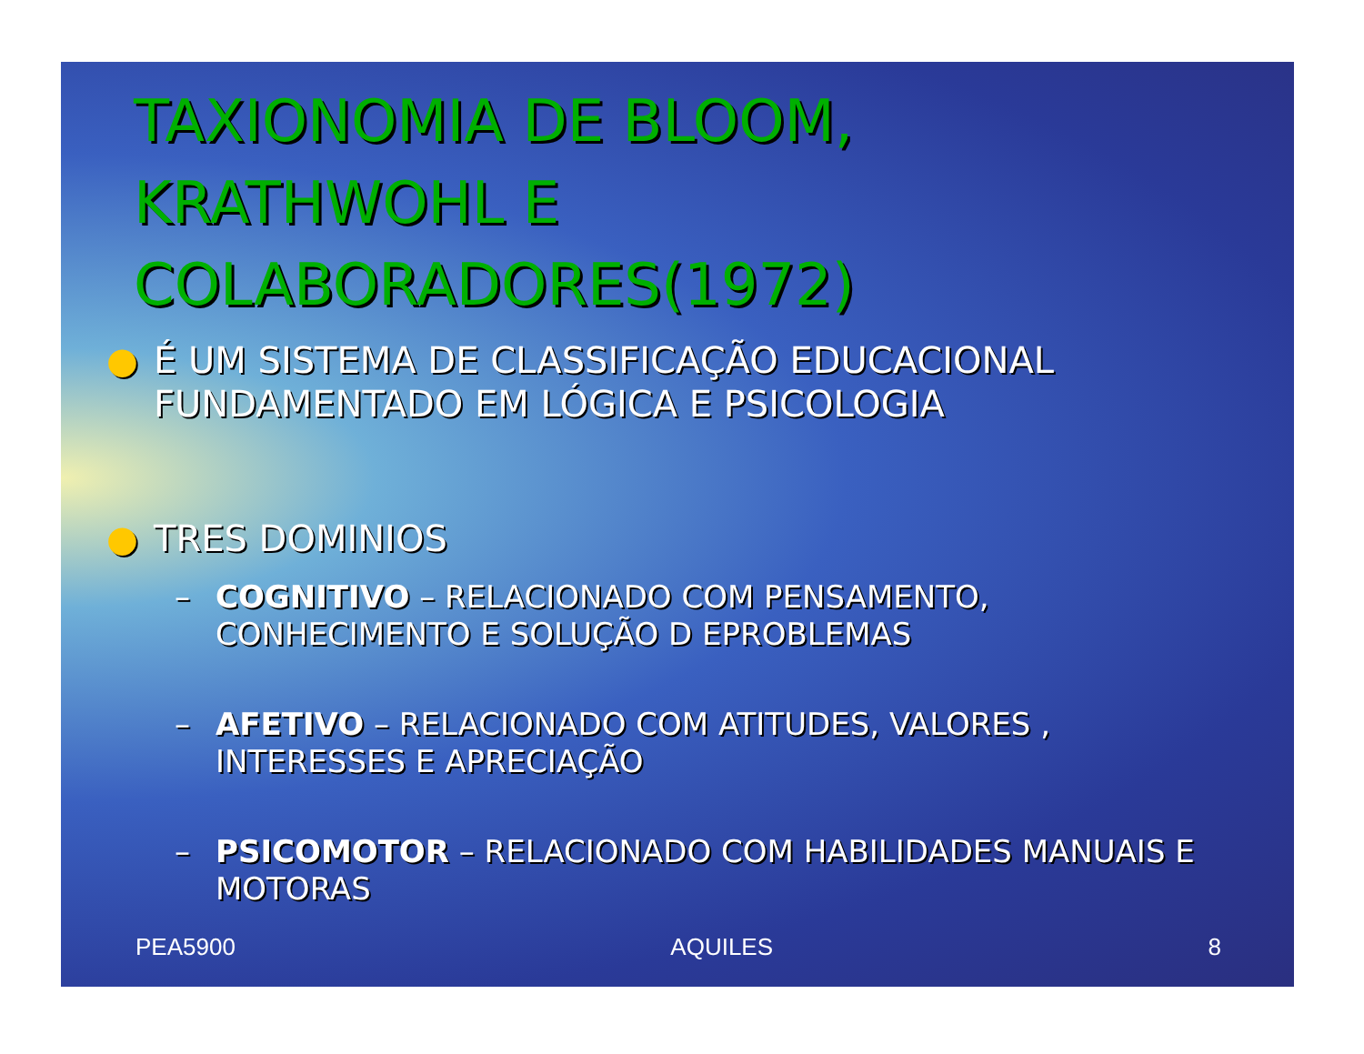TAXIONOMIA DE BLOOM, KRATHWOHL E COLABORADORES(1972)
● É UM SISTEMA DE CLASSIFICAÇÃO EDUCACIONAL FUNDAMENTADO EM LÓGICA E PSICOLOGIA
● TRES DOMINIOS
– COGNITIVO – RELACIONADO COM PENSAMENTO, CONHECIMENTO E SOLUÇÃO D EPROBLEMAS
– AFETIVO – RELACIONADO COM ATITUDES, VALORES , INTERESSES E APRECIAÇÃO
– PSICOMOTOR – RELACIONADO COM HABILIDADES MANUAIS E MOTORAS
PEA5900 AQUILES 8